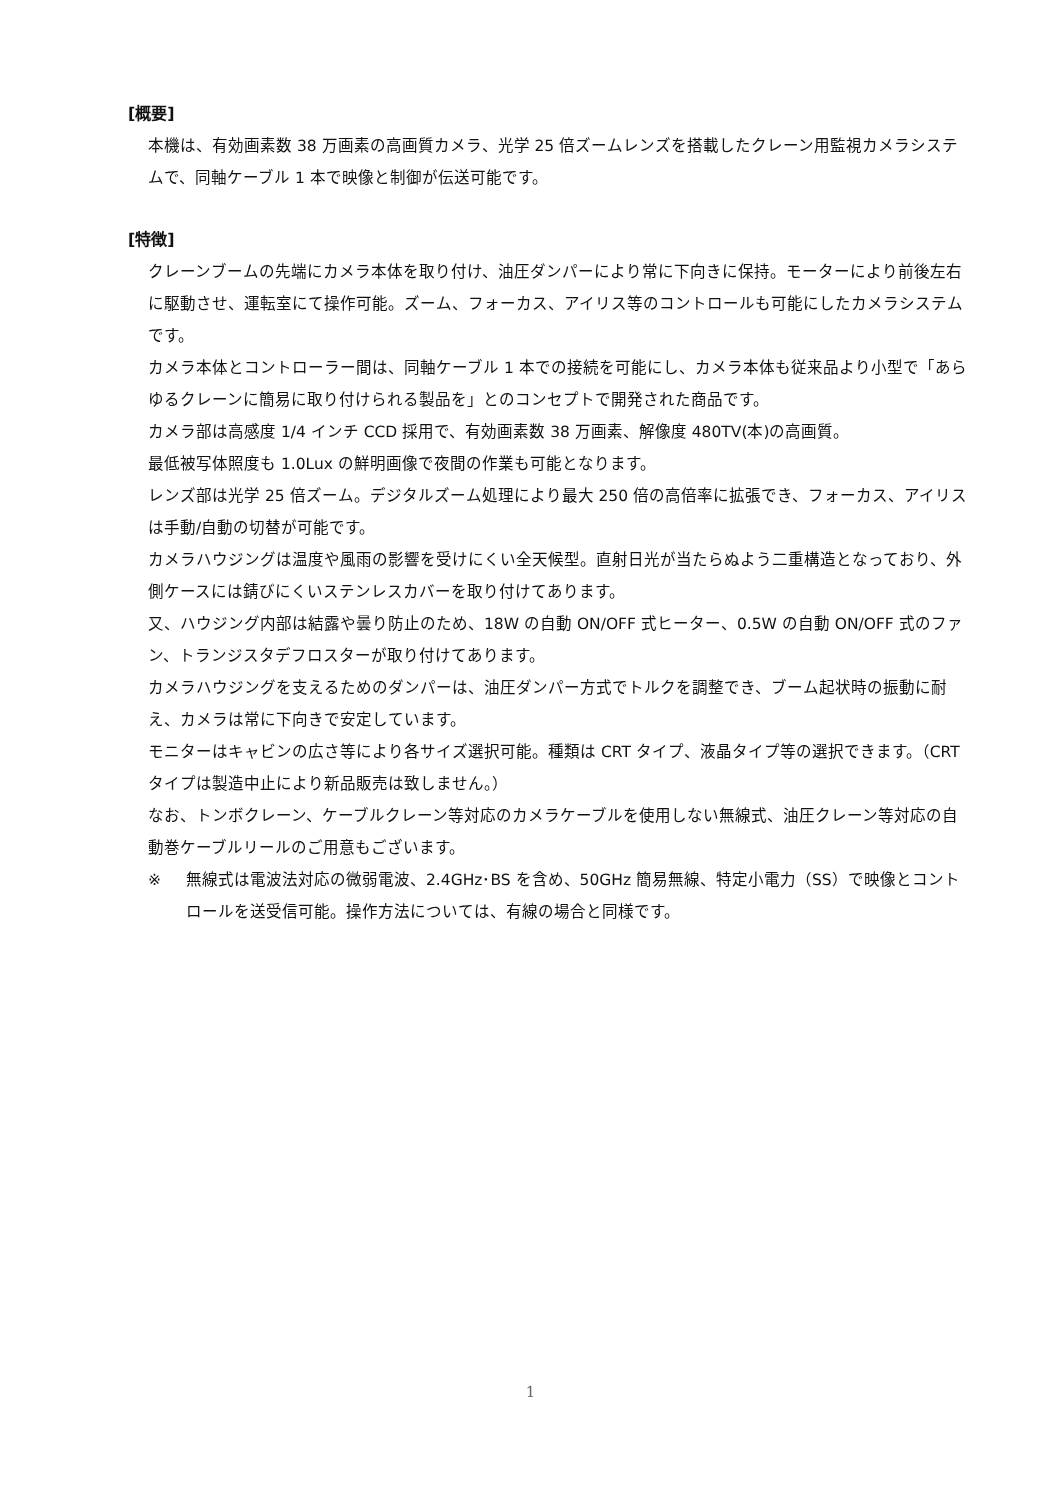[概要]
本機は、有効画素数 38 万画素の高画質カメラ、光学 25 倍ズームレンズを搭載したクレーン用監視カメラシステムで、同軸ケーブル 1 本で映像と制御が伝送可能です。
[特徴]
クレーンブームの先端にカメラ本体を取り付け、油圧ダンパーにより常に下向きに保持。モーターにより前後左右に駆動させ、運転室にて操作可能。ズーム、フォーカス、アイリス等のコントロールも可能にしたカメラシステムです。
カメラ本体とコントローラー間は、同軸ケーブル 1 本での接続を可能にし、カメラ本体も従来品より小型で「あらゆるクレーンに簡易に取り付けられる製品を」とのコンセプトで開発された商品です。
カメラ部は高感度 1/4 インチ CCD 採用で、有効画素数 38 万画素、解像度 480TV(本)の高画質。
最低被写体照度も 1.0Lux の鮮明画像で夜間の作業も可能となります。
レンズ部は光学 25 倍ズーム。デジタルズーム処理により最大 250 倍の高倍率に拡張でき、フォーカス、アイリスは手動/自動の切替が可能です。
カメラハウジングは温度や風雨の影響を受けにくい全天候型。直射日光が当たらぬよう二重構造となっており、外側ケースには錆びにくいステンレスカバーを取り付けてあります。
又、ハウジング内部は結露や曇り防止のため、18W の自動 ON/OFF 式ヒーター、0.5W の自動 ON/OFF 式のファン、トランジスタデフロスターが取り付けてあります。
カメラハウジングを支えるためのダンパーは、油圧ダンパー方式でトルクを調整でき、ブーム起状時の振動に耐え、カメラは常に下向きで安定しています。
モニターはキャビンの広さ等により各サイズ選択可能。種類は CRT タイプ、液晶タイプ等の選択できます。（CRT タイプは製造中止により新品販売は致しません。）
なお、トンボクレーン、ケーブルクレーン等対応のカメラケーブルを使用しない無線式、油圧クレーン等対応の自動巻ケーブルリールのご用意もございます。
※ 無線式は電波法対応の微弱電波、2.4GHz･BS を含め、50GHz 簡易無線、特定小電力（SS）で映像とコントロールを送受信可能。操作方法については、有線の場合と同様です。
1